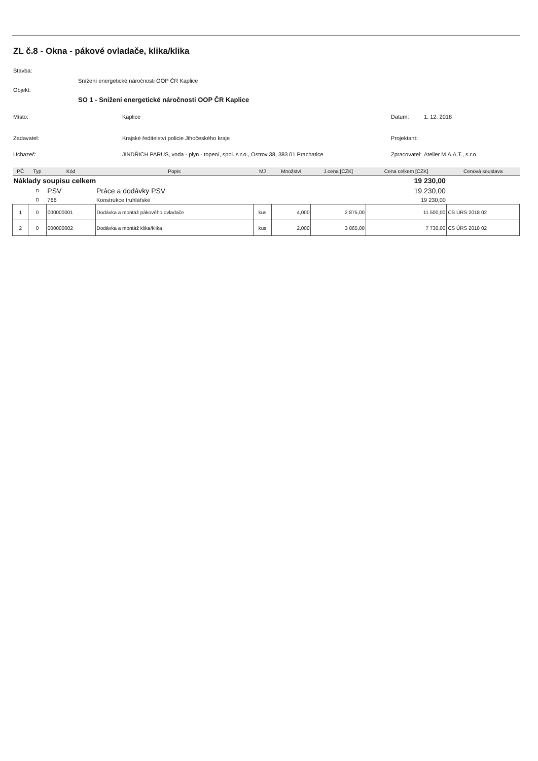ZL č.8 - Okna - pákové ovladače, klika/klika
Stavba:
Snížení energetické náročnosti OOP ČR Kaplice
Objekt:
SO 1 - Snížení energetické náročnosti OOP ČR Kaplice
Místo: Kaplice Datum: 1. 12. 2018
Zadavatel: Krajské ředitelství policie Jihočeského kraje Projektant:
Uchazeč: JINDŘICH PARUS, voda - plyn - topení, spol. s r.o., Ostrov 38, 383 01 Prachatice Zpracovatel:
Atelier M.A.A.T., s.r.o.
| PČ | Typ | Kód | Popis | MJ | Množství | J.cena [CZK] | Cena celkem [CZK] | Cenová soustava |
| --- | --- | --- | --- | --- | --- | --- | --- | --- |
| Náklady soupisu celkem | | | | | | | 19 230,00 | |
| | D | PSV | Práce a dodávky PSV | | | | 19 230,00 | |
| | D | 766 | Konstrukce truhlářské | | | | 19 230,00 | |
| 1 | 0 | 000000001 | Dodávka a montáž pákového ovladače | kus | 4,000 | 2 875,00 | 11 500,00 | CS ÚRS 2018 02 |
| 2 | 0 | 000000002 | Dodávka a montáž klika/klika | kus | 2,000 | 3 865,00 | 7 730,00 | CS ÚRS 2018 02 |